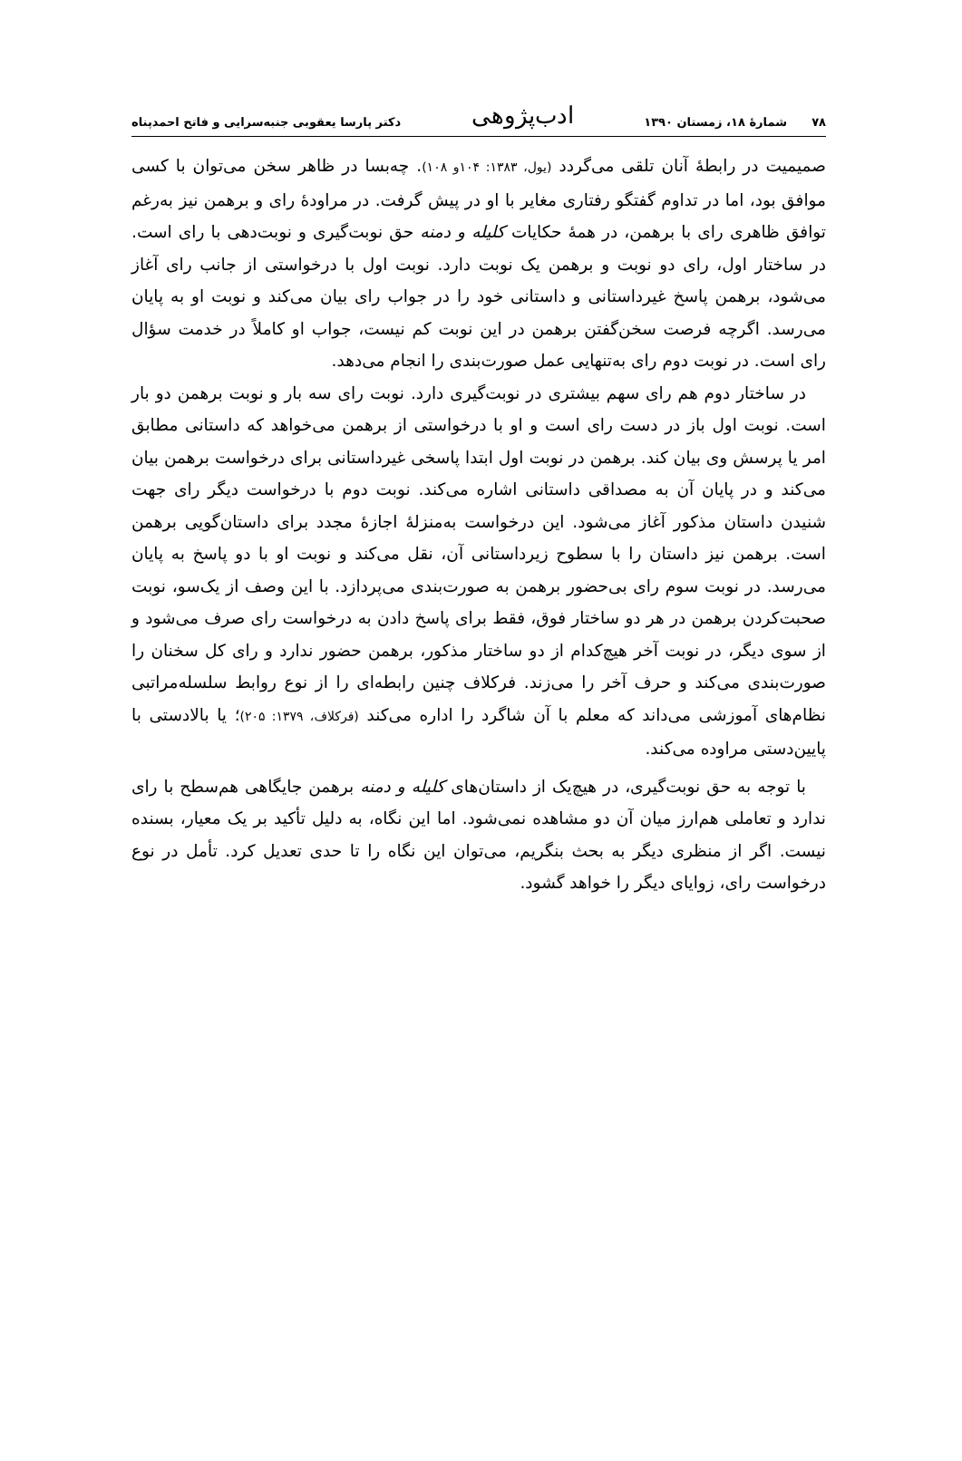۷۸ شمارهٔ ۱۸، زمستان ۱۳۹۰ ادب‌پژوهی دکتر پارسا یعقوبی جنبه‌سرایی و فاتح احمدپناه
صمیمیت در رابطهٔ آنان تلقی می‌گردد (یول، ۱۳۸۳: ۱۰۴و ۱۰۸). چه‌بسا در ظاهر سخن می‌توان با کسی موافق بود، اما در تداوم گفتگو رفتاری مغایر با او در پیش گرفت. در مراودهٔ رای و برهمن نیز به‌رغم توافق ظاهری رای با برهمن، در همهٔ حکایات کلیله و دمنه حق نوبت‌گیری و نوبت‌دهی با رای است. در ساختار اول، رای دو نوبت و برهمن یک نوبت دارد. نوبت اول با درخواستی از جانب رای آغاز می‌شود، برهمن پاسخ غیرداستانی و داستانی خود را در جواب رای بیان می‌کند و نوبت او به پایان می‌رسد. اگرچه فرصت سخن‌گفتن برهمن در این نوبت کم نیست، جواب او کاملاً در خدمت سؤال رای است. در نوبت دوم رای به‌تنهایی عمل صورت‌بندی را انجام می‌دهد.
در ساختار دوم هم رای سهم بیشتری در نوبت‌گیری دارد. نوبت رای سه بار و نوبت برهمن دو بار است. نوبت اول باز در دست رای است و او با درخواستی از برهمن می‌خواهد که داستانی مطابق امر یا پرسش وی بیان کند. برهمن در نوبت اول ابتدا پاسخی غیرداستانی برای درخواست برهمن بیان می‌کند و در پایان آن به مصداقی داستانی اشاره می‌کند. نوبت دوم با درخواست دیگر رای جهت شنیدن داستان مذکور آغاز می‌شود. این درخواست به‌منزلهٔ اجازهٔ مجدد برای داستان‌گویی برهمن است. برهمن نیز داستان را با سطوح زیرداستانی آن، نقل می‌کند و نوبت او با دو پاسخ به پایان می‌رسد. در نوبت سوم رای بی‌حضور برهمن به صورت‌بندی می‌پردازد. با این وصف از یک‌سو، نوبت صحبت‌کردن برهمن در هر دو ساختار فوق، فقط برای پاسخ دادن به درخواست رای صرف می‌شود و از سوی دیگر، در نوبت آخر هیچ‌کدام از دو ساختار مذکور، برهمن حضور ندارد و رای کل سخنان را صورت‌بندی می‌کند و حرف آخر را می‌زند. فرکلاف چنین رابطه‌ای را از نوع روابط سلسله‌مراتبی نظام‌های آموزشی می‌داند که معلم با آن شاگرد را اداره می‌کند (فرکلاف، ۱۳۷۹: ۲۰۵)؛ یا بالادستی با پایین‌دستی مراوده می‌کند.
با توجه به حق نوبت‌گیری، در هیچ‌یک از داستان‌های کلیله و دمنه برهمن جایگاهی هم‌سطح با رای ندارد و تعاملی هم‌ارز میان آن دو مشاهده نمی‌شود. اما این نگاه، به دلیل تأکید بر یک معیار، بسنده نیست. اگر از منظری دیگر به بحث بنگریم، می‌توان این نگاه را تا حدی تعدیل کرد. تأمل در نوع درخواست رای، زوایای دیگر را خواهد گشود.